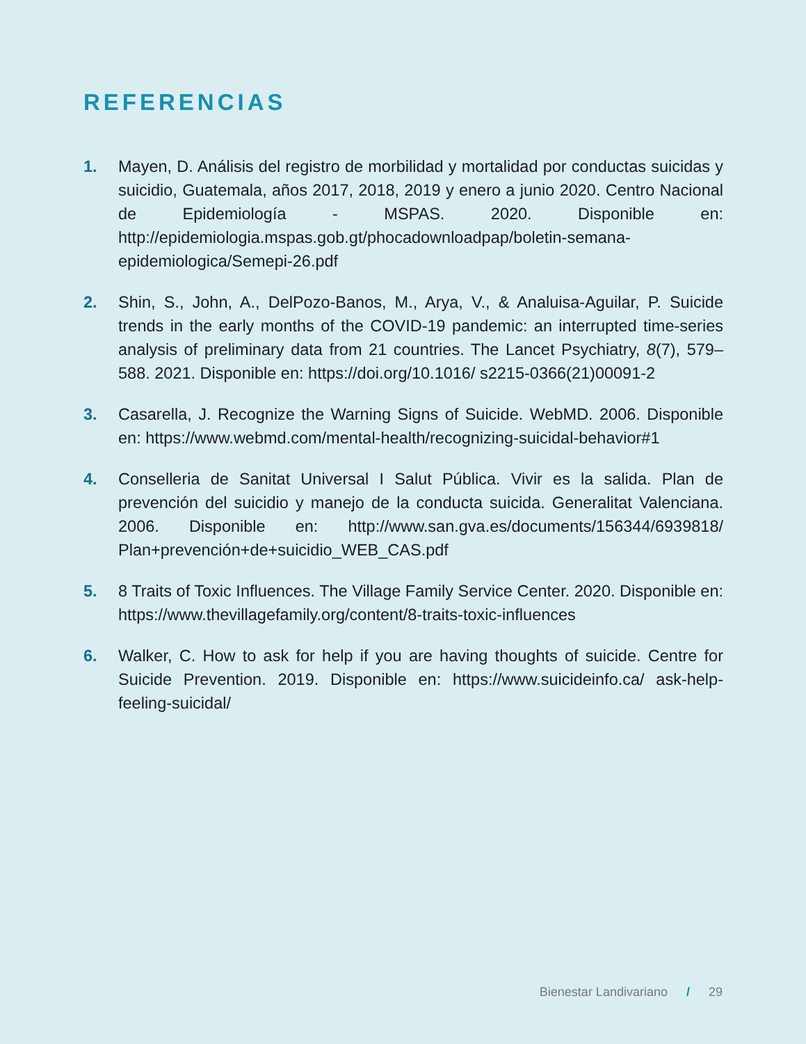REFERENCIAS
1. Mayen, D. Análisis del registro de morbilidad y mortalidad por conductas suicidas y suicidio, Guatemala, años 2017, 2018, 2019 y enero a junio 2020. Centro Nacional de Epidemiología - MSPAS. 2020. Disponible en: http://epidemiologia.mspas.gob.gt/phocadownloadpap/boletin-semana-epidemiologica/Semepi-26.pdf
2. Shin, S., John, A., DelPozo-Banos, M., Arya, V., & Analuisa-Aguilar, P. Suicide trends in the early months of the COVID-19 pandemic: an interrupted time-series analysis of preliminary data from 21 countries. The Lancet Psychiatry, 8(7), 579–588. 2021. Disponible en: https://doi.org/10.1016/ s2215-0366(21)00091-2
3. Casarella, J. Recognize the Warning Signs of Suicide. WebMD. 2006. Disponible en: https://www.webmd.com/mental-health/recognizing-suicidal-behavior#1
4. Conselleria de Sanitat Universal I Salut Pública. Vivir es la salida. Plan de prevención del suicidio y manejo de la conducta suicida. Generalitat Valenciana. 2006. Disponible en: http://www.san.gva.es/documents/156344/6939818/ Plan+prevención+de+suicidio_WEB_CAS.pdf
5. 8 Traits of Toxic Influences. The Village Family Service Center. 2020. Disponible en: https://www.thevillagefamily.org/content/8-traits-toxic-influences
6. Walker, C. How to ask for help if you are having thoughts of suicide. Centre for Suicide Prevention. 2019. Disponible en: https://www.suicideinfo.ca/ ask-help-feeling-suicidal/
Bienestar Landivariano / 29